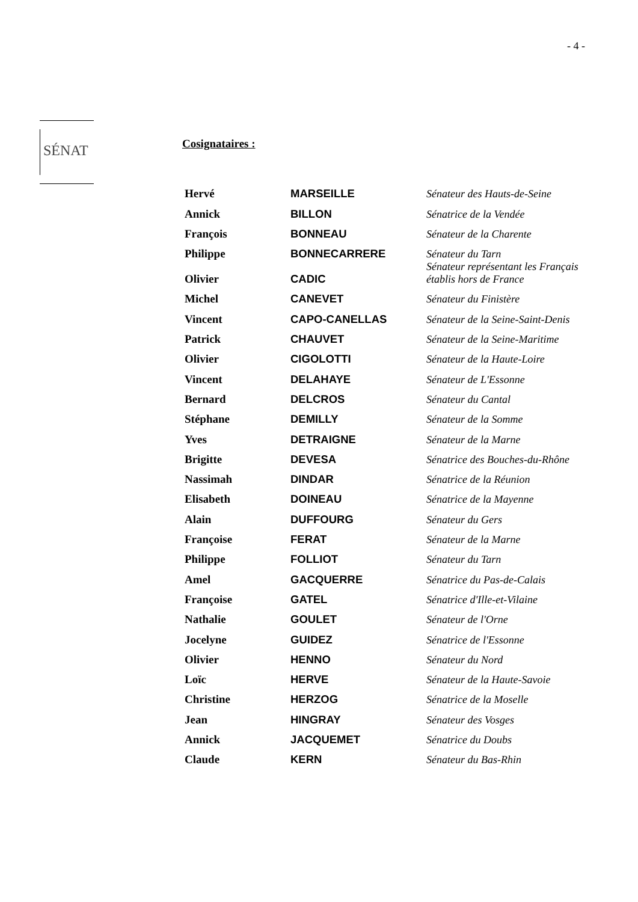- 4 -
SÉNAT
Cosignataires :
| Hervé | MARSEILLE | Sénateur des Hauts-de-Seine |
| Annick | BILLON | Sénatrice de la Vendée |
| François | BONNEAU | Sénateur de la Charente |
| Philippe | BONNECARRERE | Sénateur du Tarn |
| Olivier | CADIC | Sénateur représentant les Français établis hors de France |
| Michel | CANEVET | Sénateur du Finistère |
| Vincent | CAPO-CANELLAS | Sénateur de la Seine-Saint-Denis |
| Patrick | CHAUVET | Sénateur de la Seine-Maritime |
| Olivier | CIGOLOTTI | Sénateur de la Haute-Loire |
| Vincent | DELAHAYE | Sénateur de L'Essonne |
| Bernard | DELCROS | Sénateur du Cantal |
| Stéphane | DEMILLY | Sénateur de la Somme |
| Yves | DETRAIGNE | Sénateur de la Marne |
| Brigitte | DEVESA | Sénatrice des Bouches-du-Rhône |
| Nassimah | DINDAR | Sénatrice de la Réunion |
| Elisabeth | DOINEAU | Sénatrice de la Mayenne |
| Alain | DUFFOURG | Sénateur du Gers |
| Françoise | FERAT | Sénateur de la Marne |
| Philippe | FOLLIOT | Sénateur du Tarn |
| Amel | GACQUERRE | Sénatrice du Pas-de-Calais |
| Françoise | GATEL | Sénatrice d'Ille-et-Vilaine |
| Nathalie | GOULET | Sénateur de l'Orne |
| Jocelyne | GUIDEZ | Sénatrice de l'Essonne |
| Olivier | HENNO | Sénateur du Nord |
| Loïc | HERVE | Sénateur de la Haute-Savoie |
| Christine | HERZOG | Sénatrice de la Moselle |
| Jean | HINGRAY | Sénateur des Vosges |
| Annick | JACQUEMET | Sénatrice du Doubs |
| Claude | KERN | Sénateur du Bas-Rhin |